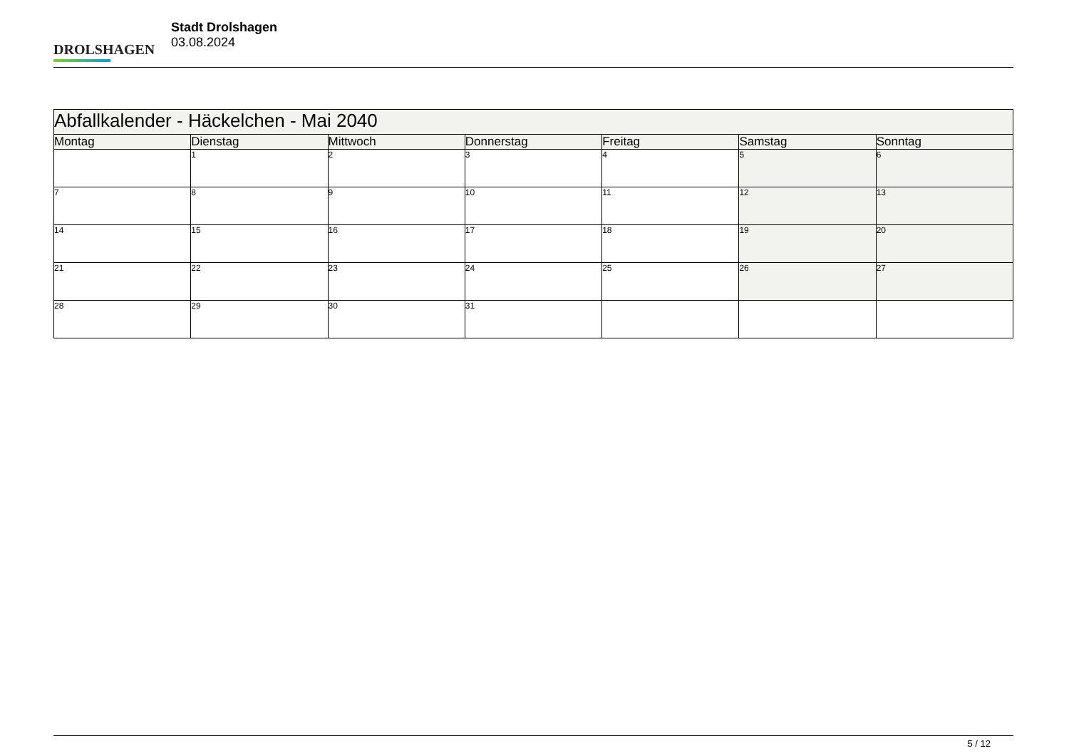DROLSHAGEN
Stadt Drolshagen
03.08.2024
| Abfallkalender - Häckelchen - Mai 2040 | | | | | | |
| Montag | Dienstag | Mittwoch | Donnerstag | Freitag | Samstag | Sonntag |
| | 1 | 2 | 3 | 4 | 5 | 6 |
| 7 | 8 | 9 | 10 | 11 | 12 | 13 |
| 14 | 15 | 16 | 17 | 18 | 19 | 20 |
| 21 | 22 | 23 | 24 | 25 | 26 | 27 |
| 28 | 29 | 30 | 31 | | | |
5 / 12